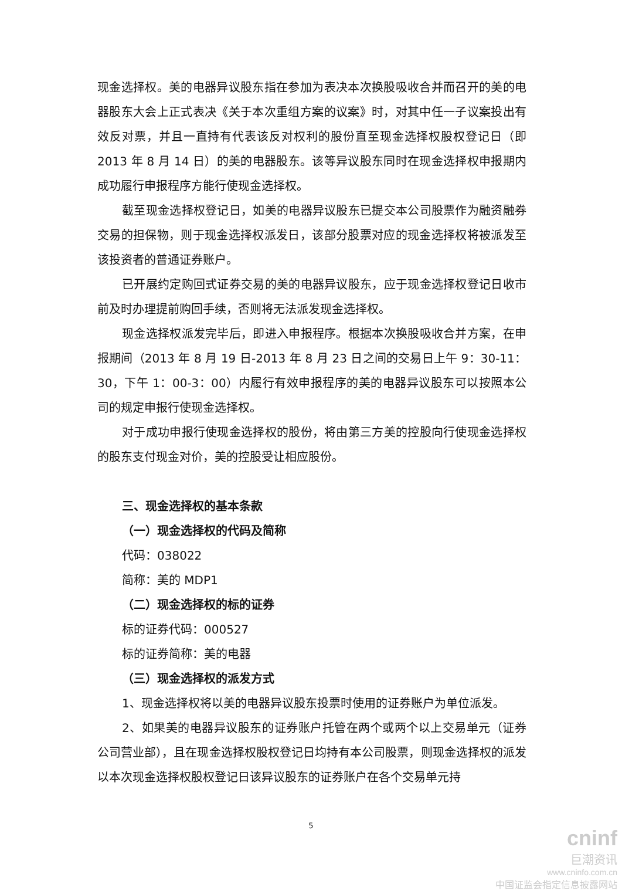现金选择权。美的电器异议股东指在参加为表决本次换股吸收合并而召开的美的电器股东大会上正式表决《关于本次重组方案的议案》时，对其中任一子议案投出有效反对票，并且一直持有代表该反对权利的股份直至现金选择权股权登记日（即 2013 年 8 月 14 日）的美的电器股东。该等异议股东同时在现金选择权申报期内成功履行申报程序方能行使现金选择权。
截至现金选择权登记日，如美的电器异议股东已提交本公司股票作为融资融券交易的担保物，则于现金选择权派发日，该部分股票对应的现金选择权将被派发至该投资者的普通证券账户。
已开展约定购回式证券交易的美的电器异议股东，应于现金选择权登记日收市前及时办理提前购回手续，否则将无法派发现金选择权。
现金选择权派发完毕后，即进入申报程序。根据本次换股吸收合并方案，在申报期间（2013 年 8 月 19 日-2013 年 8 月 23 日之间的交易日上午 9：30-11：30，下午 1：00-3：00）内履行有效申报程序的美的电器异议股东可以按照本公司的规定申报行使现金选择权。
对于成功申报行使现金选择权的股份，将由第三方美的控股向行使现金选择权的股东支付现金对价，美的控股受让相应股份。
三、现金选择权的基本条款
（一）现金选择权的代码及简称
代码：038022
简称：美的 MDP1
（二）现金选择权的标的证券
标的证券代码：000527
标的证券简称：美的电器
（三）现金选择权的派发方式
1、现金选择权将以美的电器异议股东投票时使用的证券账户为单位派发。
2、如果美的电器异议股东的证券账户托管在两个或两个以上交易单元（证券公司营业部），且在现金选择权股权登记日均持有本公司股票，则现金选择权的派发以本次现金选择权股权登记日该异议股东的证券账户在各个交易单元持
5
cninf
巨潮资讯
www.cninfo.com.cn
中国证监会指定信息披露网站